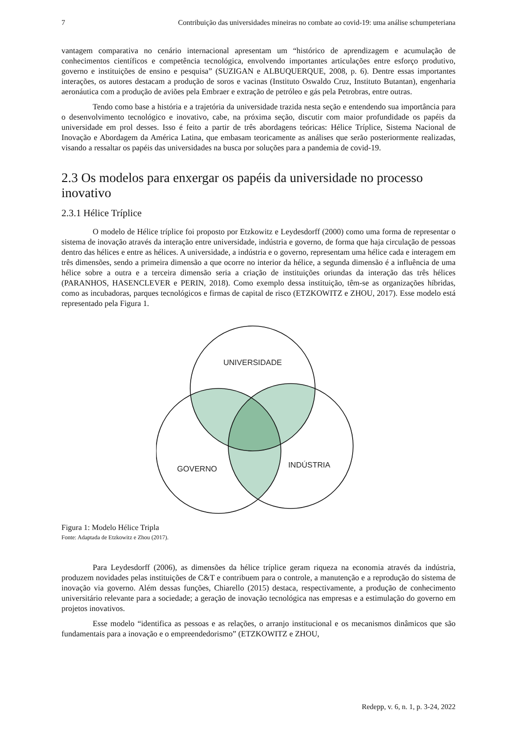7 Contribuição das universidades mineiras no combate ao covid-19: uma análise schumpeteriana
vantagem comparativa no cenário internacional apresentam um “histórico de aprendizagem e acumulação de conhecimentos científicos e competência tecnológica, envolvendo importantes articulações entre esforço produtivo, governo e instituições de ensino e pesquisa” (SUZIGAN e ALBUQUERQUE, 2008, p. 6). Dentre essas importantes interações, os autores destacam a produção de soros e vacinas (Instituto Oswaldo Cruz, Instituto Butantan), engenharia aeronáutica com a produção de aviões pela Embraer e extração de petróleo e gás pela Petrobras, entre outras.
Tendo como base a história e a trajetória da universidade trazida nesta seção e entendendo sua importância para o desenvolvimento tecnológico e inovativo, cabe, na próxima seção, discutir com maior profundidade os papéis da universidade em prol desses. Isso é feito a partir de três abordagens teóricas: Hélice Tríplice, Sistema Nacional de Inovação e Abordagem da América Latina, que embasam teoricamente as análises que serão posteriormente realizadas, visando a ressaltar os papéis das universidades na busca por soluções para a pandemia de covid-19.
2.3 Os modelos para enxergar os papéis da universidade no processo inovativo
2.3.1 Hélice Tríplice
O modelo de Hélice tríplice foi proposto por Etzkowitz e Leydesdorff (2000) como uma forma de representar o sistema de inovação através da interação entre universidade, indústria e governo, de forma que haja circulação de pessoas dentro das hélices e entre as hélices. A universidade, a indústria e o governo, representam uma hélice cada e interagem em três dimensões, sendo a primeira dimensão a que ocorre no interior da hélice, a segunda dimensão é a influência de uma hélice sobre a outra e a terceira dimensão seria a criação de instituições oriundas da interação das três hélices (PARANHOS, HASENCLEVER e PERIN, 2018). Como exemplo dessa instituição, têm-se as organizações híbridas, como as incubadoras, parques tecnológicos e firmas de capital de risco (ETZKOWITZ e ZHOU, 2017). Esse modelo está representado pela Figura 1.
UNIVERSIDADE
GOVERNO
INDÚSTRIA
Figura 1: Modelo Hélice Tripla
Fonte: Adaptada de Etzkowitz e Zhou (2017).
Para Leydesdorff (2006), as dimensões da hélice tríplice geram riqueza na economia através da indústria, produzem novidades pelas instituições de C&T e contribuem para o controle, a manutenção e a reprodução do sistema de inovação via governo. Além dessas funções, Chiarello (2015) destaca, respectivamente, a produção de conhecimento universitário relevante para a sociedade; a geração de inovação tecnológica nas empresas e a estimulação do governo em projetos inovativos.
Esse modelo “identifica as pessoas e as relações, o arranjo institucional e os mecanismos dinâmicos que são fundamentais para a inovação e o empreendedorismo” (ETZKOWITZ e ZHOU,
Redepp, v. 6, n. 1, p. 3-24, 2022